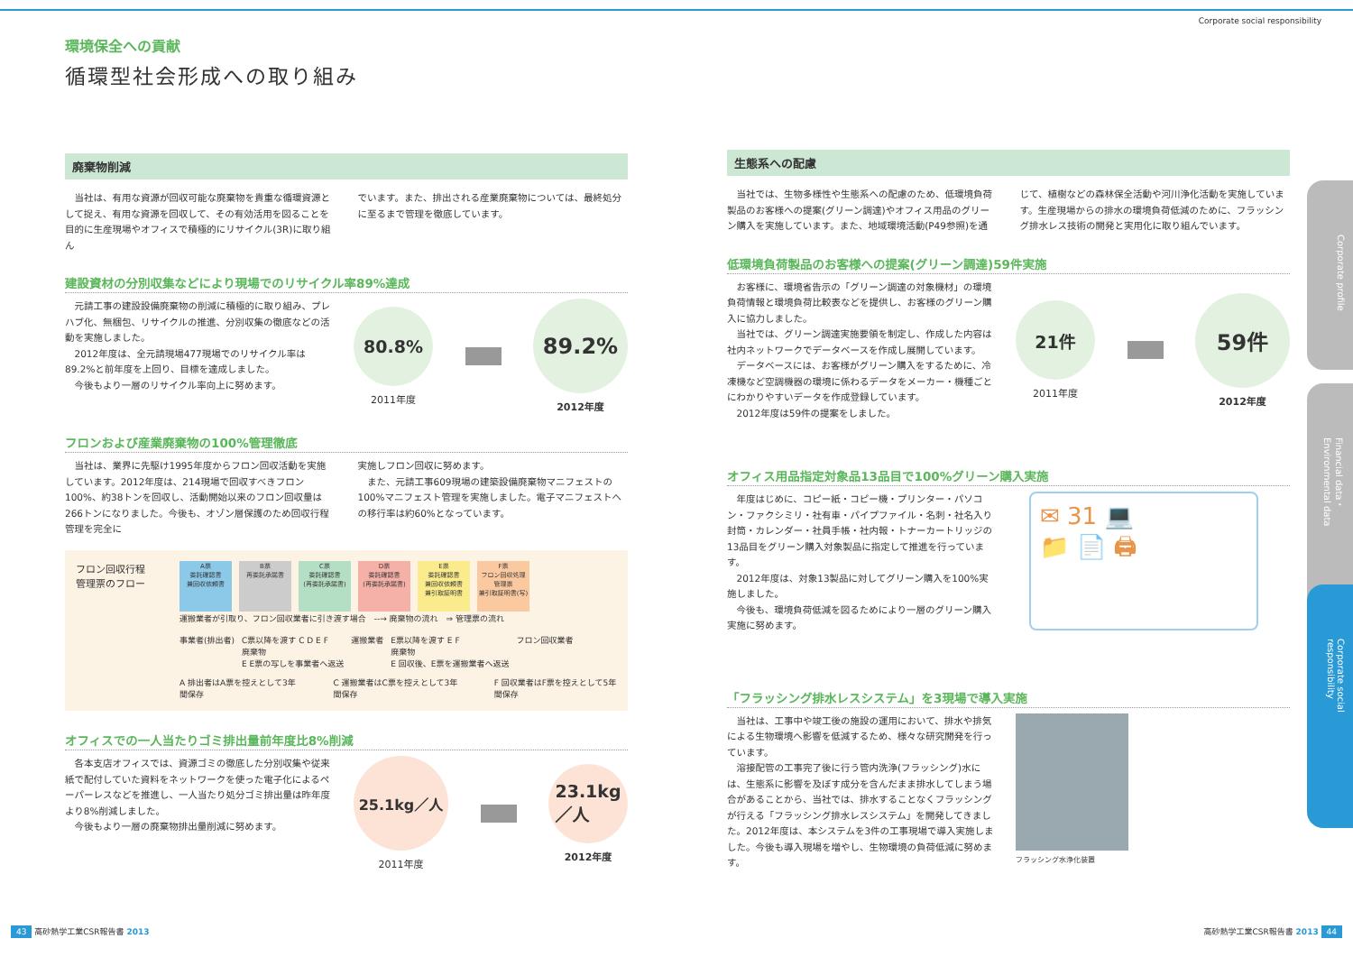Corporate social responsibility
環境保全への貢献
循環型社会形成への取り組み
廃棄物削減
　当社は、有用な資源が回収可能な廃棄物を貴重な循環資源として捉え、有用な資源を回収して、その有効活用を図ることを目的に生産現場やオフィスで積極的にリサイクル(3R)に取り組ん
でいます。また、排出される産業廃棄物については、最終処分に至るまで管理を徹底しています。
建設資材の分別収集などにより現場でのリサイクル率89%達成
　元請工事の建設設備廃棄物の削減に積極的に取り組み、プレハブ化、無梱包、リサイクルの推進、分別収集の徹底などの活動を実施しました。
　2012年度は、全元請現場477現場でのリサイクル率は89.2%と前年度を上回り、目標を達成しました。
　今後もより一層のリサイクル率向上に努めます。
80.8%
2011年度
89.2%
2012年度
フロンおよび産業廃棄物の100%管理徹底
　当社は、業界に先駆け1995年度からフロン回収活動を実施しています。2012年度は、214現場で回収すべきフロン100%、約38トンを回収し、活動開始以来のフロン回収量は266トンになりました。今後も、オゾン層保護のため回収行程管理を完全に
実施しフロン回収に努めます。
　また、元請工事609現場の建築設備廃棄物マニフェストの100%マニフェスト管理を実施しました。電子マニフェストへの移行率は約60%となっています。
フロン回収行程
管理票のフロー
A票
委託確認書
兼回収依頼書 B票
再委託承諾書 C票
委託確認書
(再委託承諾書) D票
委託確認書
(再委託承諾書) E票
委託確認書
兼回収依頼書
兼引取証明書 F票
フロン回収処理
管理票
兼引取証明書(写)
運搬業者が引取り、フロン回収業者に引き渡す場合　--→ 廃棄物の流れ　⇒ 管理票の流れ
事業者(排出者) C票以降を渡す C D E F
廃棄物
E E票の写しを事業者へ返送 運搬業者 E票以降を渡す E F
廃棄物
E 回収後、E票を運搬業者へ返送 フロン回収業者
A 排出者はA票を控えとして3年間保存 C 運搬業者はC票を控えとして3年間保存 F 回収業者はF票を控えとして5年間保存
オフィスでの一人当たりゴミ排出量前年度比8%削減
　各本支店オフィスでは、資源ゴミの徹底した分別収集や従来紙で配付していた資料をネットワークを使った電子化によるペーパーレスなどを推進し、一人当たり処分ゴミ排出量は昨年度より8%削減しました。
　今後もより一層の廃棄物排出量削減に努めます。
25.1kg／人
2011年度
23.1kg
／人
2012年度
生態系への配慮
　当社では、生物多様性や生態系への配慮のため、低環境負荷製品のお客様への提案(グリーン調達)やオフィス用品のグリーン購入を実施しています。また、地域環境活動(P49参照)を通
じて、植樹などの森林保全活動や河川浄化活動を実施しています。生産現場からの排水の環境負荷低減のために、フラッシング排水レス技術の開発と実用化に取り組んでいます。
低環境負荷製品のお客様への提案(グリーン調達)59件実施
　お客様に、環境省告示の「グリーン調達の対象機材」の環境負荷情報と環境負荷比較表などを提供し、お客様のグリーン購入に協力しました。
　当社では、グリーン調達実施要領を制定し、作成した内容は社内ネットワークでデータベースを作成し展開しています。
　データベースには、お客様がグリーン購入をするために、冷凍機など空調機器の環境に係わるデータをメーカー・機種ごとにわかりやすいデータを作成登録しています。
　2012年度は59件の提案をしました。
21件
2011年度
59件
2012年度
オフィス用品指定対象品13品目で100%グリーン購入実施
　年度はじめに、コピー紙・コピー機・プリンター・パソコン・ファクシミリ・社有車・パイプファイル・名刺・社名入り封筒・カレンダー・社員手帳・社内報・トナーカートリッジの13品目をグリーン購入対象製品に指定して推進を行っています。
　2012年度は、対象13製品に対してグリーン購入を100%実施しました。
　今後も、環境負荷低減を図るためにより一層のグリーン購入実施に努めます。
✉ 31 💻
📁 📄 🖨
「フラッシング排水レスシステム」を3現場で導入実施
　当社は、工事中や竣工後の施設の運用において、排水や排気による生物環境へ影響を低減するため、様々な研究開発を行っています。
　溶接配管の工事完了後に行う管内洗浄(フラッシング)水には、生態系に影響を及ぼす成分を含んだまま排水してしまう場合があることから、当社では、排水することなくフラッシングが行える「フラッシング排水レスシステム」を開発してきました。2012年度は、本システムを3件の工事現場で導入実施しました。今後も導入現場を増やし、生物環境の負荷低減に努めます。
フラッシング水浄化装置
Corporate profile
Financial data・Environmental data
Corporate social responsibility
43 高砂熱学工業CSR報告書 2013 高砂熱学工業CSR報告書 2013 44